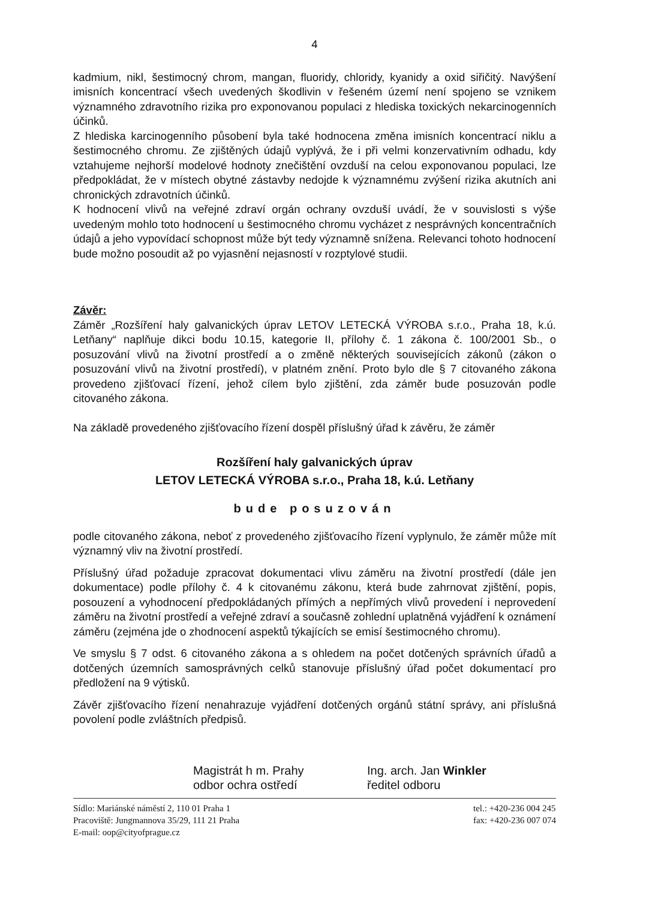4
kadmium, nikl, šestimocný chrom, mangan, fluoridy, chloridy, kyanidy a oxid siřičitý. Navýšení imisních koncentrací všech uvedených škodlivin v řešeném území není spojeno se vznikem významného zdravotního rizika pro exponovanou populaci z hlediska toxických nekarcinogenních účinků.
Z hlediska karcinogenního působení byla také hodnocena změna imisních koncentrací niklu a šestimocného chromu. Ze zjištěných údajů vyplývá, že i při velmi konzervativním odhadu, kdy vztahujeme nejhorší modelové hodnoty znečištění ovzduší na celou exponovanou populaci, lze předpokládat, že v místech obytné zástavby nedojde k významnému zvýšení rizika akutních ani chronických zdravotních účinků.
K hodnocení vlivů na veřejné zdraví orgán ochrany ovzduší uvádí, že v souvislosti s výše uvedeným mohlo toto hodnocení u šestimocného chromu vycházet z nesprávných koncentračních údajů a jeho vypovídací schopnost může být tedy významně snížena. Relevanci tohoto hodnocení bude možno posoudit až po vyjasnění nejasností v rozptylové studii.
Závěr:
Záměr „Rozšíření haly galvanických úprav LETOV LETECKÁ VÝROBA s.r.o., Praha 18, k.ú. Letňany“ naplňuje dikci bodu 10.15, kategorie II, přílohy č. 1 zákona č. 100/2001 Sb., o posuzování vlivů na životní prostředí a o změně některých souvisejících zákonů (zákon o posuzování vlivů na životní prostředí), v platném znění. Proto bylo dle § 7 citovaného zákona provedeno zjišťovací řízení, jehož cílem bylo zjištění, zda záměr bude posuzován podle citovaného zákona.
Na základě provedeného zjišťovacího řízení dospěl příslušný úřad k závěru, že záměr
Rozšíření haly galvanických úprav
LETOV LETECKÁ VÝROBA s.r.o., Praha 18, k.ú. Letňany
bude posuzován
podle citovaného zákona, neboť z provedeného zjišťovacího řízení vyplynulo, že záměr může mít významný vliv na životní prostředí.
Příslušný úřad požaduje zpracovat dokumentaci vlivu záměru na životní prostředí (dále jen dokumentace) podle přílohy č. 4 k citovanému zákonu, která bude zahrnovat zjištění, popis, posouzení a vyhodnocení předpokládaných přímých a nepřímých vlivů provedení i neprovedení záměru na životní prostředí a veřejné zdraví a současně zohlední uplatněná vyjádření k oznámení záměru (zejména jde o zhodnocení aspektů týkajících se emisí šestimocného chromu).
Ve smyslu § 7 odst. 6 citovaného zákona a s ohledem na počet dotčených správních úřadů a dotčených územních samosprávných celků stanovuje příslušný úřad počet dokumentací pro předložení na 9 výtisků.
Závěr zjišťovacího řízení nenahrazuje vyjádření dotčených orgánů státní správy, ani příslušná povolení podle zvláštních předpisů.
Magistrát h m. Prahy
odbor ochra ostředí
Ing. arch. Jan Winkler
ředitel odboru
Sídlo: Mariánské náměstí 2, 110 01 Praha 1
Pracoviště: Jungmannova 35/29, 111 21 Praha
E-mail: oop@cityofprague.cz
tel.: +420-236 004 245
fax: +420-236 007 074